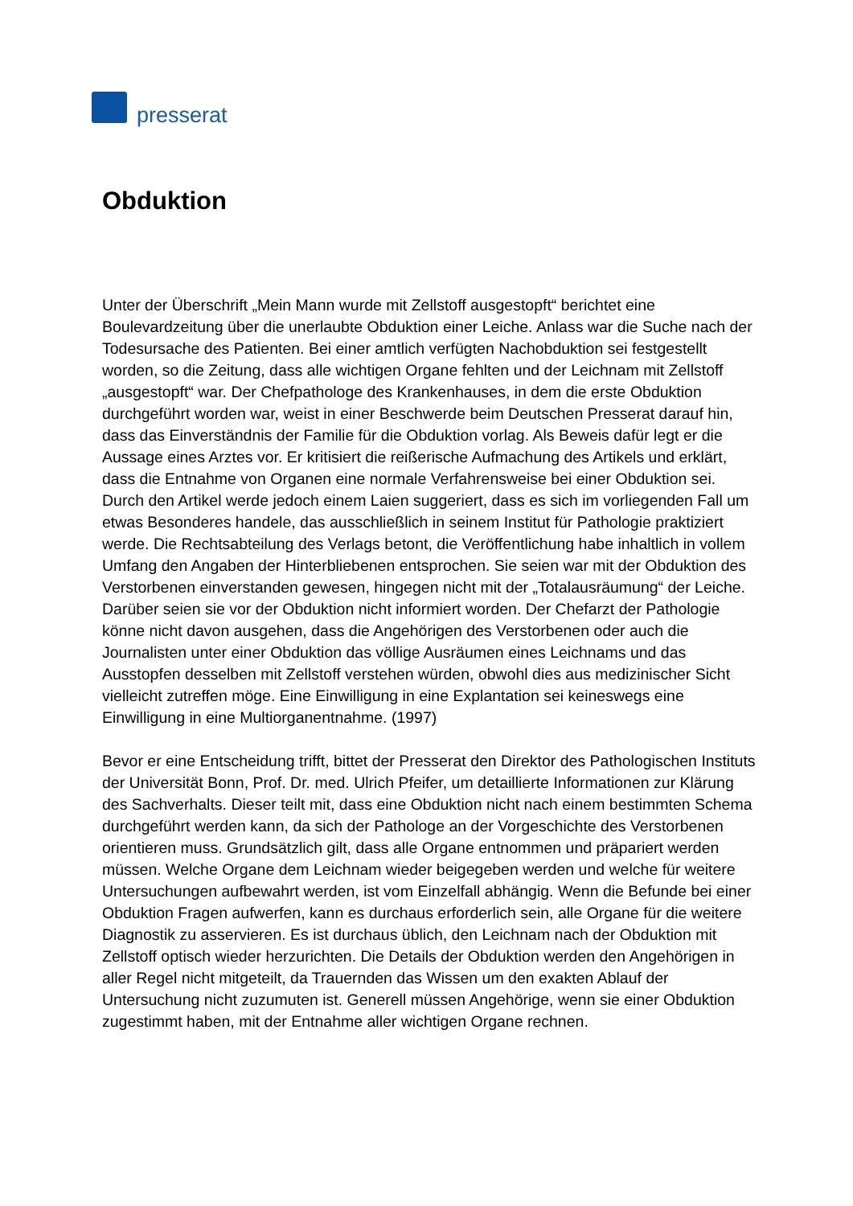presserat
Obduktion
Unter der Überschrift „Mein Mann wurde mit Zellstoff ausgestopft“ berichtet eine Boulevardzeitung über die unerlaubte Obduktion einer Leiche. Anlass war die Suche nach der Todesursache des Patienten. Bei einer amtlich verfügten Nachobduktion sei festgestellt worden, so die Zeitung, dass alle wichtigen Organe fehlten und der Leichnam mit Zellstoff „ausgestopft“ war. Der Chefpathologe des Krankenhauses, in dem die erste Obduktion durchgeführt worden war, weist in einer Beschwerde beim Deutschen Presserat darauf hin, dass das Einverständnis der Familie für die Obduktion vorlag. Als Beweis dafür legt er die Aussage eines Arztes vor. Er kritisiert die reißerische Aufmachung des Artikels und erklärt, dass die Entnahme von Organen eine normale Verfahrensweise bei einer Obduktion sei. Durch den Artikel werde jedoch einem Laien suggeriert, dass es sich im vorliegenden Fall um etwas Besonderes handele, das ausschließlich in seinem Institut für Pathologie praktiziert werde. Die Rechtsabteilung des Verlags betont, die Veröffentlichung habe inhaltlich in vollem Umfang den Angaben der Hinterbliebenen entsprochen. Sie seien war mit der Obduktion des Verstorbenen einverstanden gewesen, hingegen nicht mit der „Totalausräumung“ der Leiche. Darüber seien sie vor der Obduktion nicht informiert worden. Der Chefarzt der Pathologie könne nicht davon ausgehen, dass die Angehörigen des Verstorbenen oder auch die Journalisten unter einer Obduktion das völlige Ausräumen eines Leichnams und das Ausstopfen desselben mit Zellstoff verstehen würden, obwohl dies aus medizinischer Sicht vielleicht zutreffen möge. Eine Einwilligung in eine Explantation sei keineswegs eine Einwilligung in eine Multiorganentnahme. (1997)
Bevor er eine Entscheidung trifft, bittet der Presserat den Direktor des Pathologischen Instituts der Universität Bonn, Prof. Dr. med. Ulrich Pfeifer, um detaillierte Informationen zur Klärung des Sachverhalts. Dieser teilt mit, dass eine Obduktion nicht nach einem bestimmten Schema durchgeführt werden kann, da sich der Pathologe an der Vorgeschichte des Verstorbenen orientieren muss. Grundsätzlich gilt, dass alle Organe entnommen und präpariert werden müssen. Welche Organe dem Leichnam wieder beigegeben werden und welche für weitere Untersuchungen aufbewahrt werden, ist vom Einzelfall abhängig. Wenn die Befunde bei einer Obduktion Fragen aufwerfen, kann es durchaus erforderlich sein, alle Organe für die weitere Diagnostik zu asservieren. Es ist durchaus üblich, den Leichnam nach der Obduktion mit Zellstoff optisch wieder herzurichten. Die Details der Obduktion werden den Angehörigen in aller Regel nicht mitgeteilt, da Trauernden das Wissen um den exakten Ablauf der Untersuchung nicht zuzumuten ist. Generell müssen Angehörige, wenn sie einer Obduktion zugestimmt haben, mit der Entnahme aller wichtigen Organe rechnen.